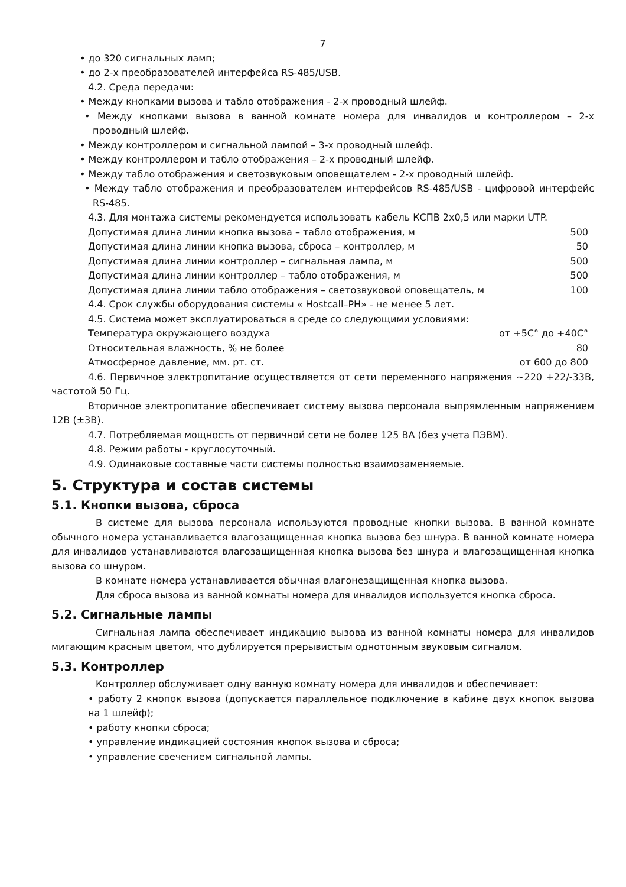7
• до 320 сигнальных ламп;
• до 2-х преобразователей интерфейса RS-485/USB.
4.2. Среда передачи:
• Между кнопками вызова и табло отображения - 2-х проводный шлейф.
• Между кнопками вызова в ванной комнате номера для инвалидов и контроллером – 2-х проводный шлейф.
• Между контроллером и сигнальной лампой – 3-х проводный шлейф.
• Между контроллером и табло отображения – 2-х проводный шлейф.
• Между табло отображения и светозвуковым оповещателем - 2-х проводный шлейф.
• Между табло отображения и преобразователем интерфейсов RS-485/USB - цифровой интерфейс RS-485.
4.3. Для монтажа системы рекомендуется использовать кабель КСПВ 2х0,5 или марки UTP.
Допустимая длина линии кнопка вызова – табло отображения, м 500
Допустимая длина линии кнопка вызова, сброса – контроллер, м 50
Допустимая длина линии контроллер – сигнальная лампа, м 500
Допустимая длина линии контроллер – табло отображения, м 500
Допустимая длина линии табло отображения – светозвуковой оповещатель, м 100
4.4. Срок службы оборудования системы « Hostcall–PH» - не менее 5 лет.
4.5. Система может эксплуатироваться в среде со следующими условиями:
Температура окружающего воздуха от +5С° до +40С°
Относительная влажность, % не более 80
Атмосферное давление, мм. рт. ст. от 600 до 800
4.6. Первичное электропитание осуществляется от сети переменного напряжения ~220 +22/-33В, частотой 50 Гц.
Вторичное электропитание обеспечивает систему вызова персонала выпрямленным напряжением 12В (±3В).
4.7. Потребляемая мощность от первичной сети не более 125 ВА (без учета ПЭВМ).
4.8. Режим работы - круглосуточный.
4.9. Одинаковые составные части системы полностью взаимозаменяемые.
5. Структура и состав системы
5.1. Кнопки вызова, сброса
В системе для вызова персонала используются проводные кнопки вызова. В ванной комнате обычного номера устанавливается влагозащищенная кнопка вызова без шнура. В ванной комнате номера для инвалидов устанавливаются влагозащищенная кнопка вызова без шнура и влагозащищенная кнопка вызова со шнуром.
В комнате номера устанавливается обычная влагонезащищенная кнопка вызова.
Для сброса вызова из ванной комнаты номера для инвалидов используется кнопка сброса.
5.2. Сигнальные лампы
Сигнальная лампа обеспечивает индикацию вызова из ванной комнаты номера для инвалидов мигающим красным цветом, что дублируется прерывистым однотонным звуковым сигналом.
5.3. Контроллер
Контроллер обслуживает одну ванную комнату номера для инвалидов и обеспечивает:
• работу 2 кнопок вызова (допускается параллельное подключение в кабине двух кнопок вызова на 1 шлейф);
• работу кнопки сброса;
• управление индикацией состояния кнопок вызова и сброса;
• управление свечением сигнальной лампы.